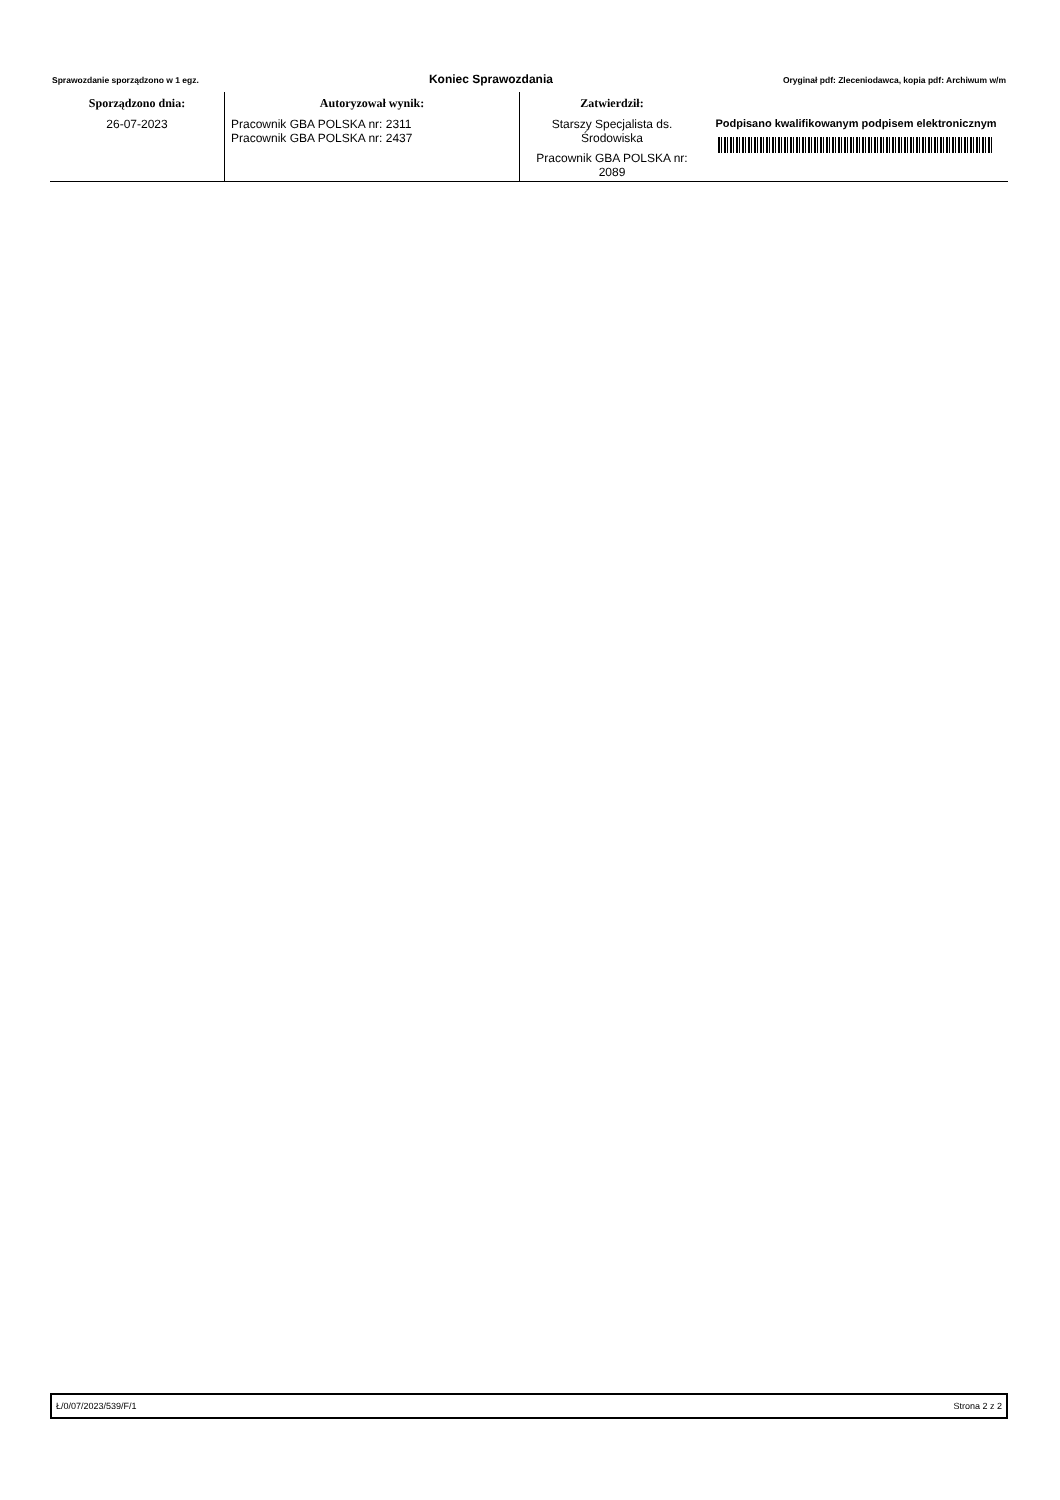Sprawozdanie sporządzono w 1 egz. Koniec Sprawozdania Oryginał pdf: Zleceniodawca, kopia pdf: Archiwum w/m
| Sporządzono dnia: | Autoryzował wynik: | Zatwierdził: | |
| --- | --- | --- | --- |
| 26-07-2023 | Pracownik GBA POLSKA nr: 2311 Pracownik GBA POLSKA nr: 2437 | Starszy Specjalista ds. Środowiska Pracownik GBA POLSKA nr: 2089 | Podpisano kwalifikowanym podpisem elektronicznym |
Ł/0/07/2023/539/F/1 Strona 2 z 2